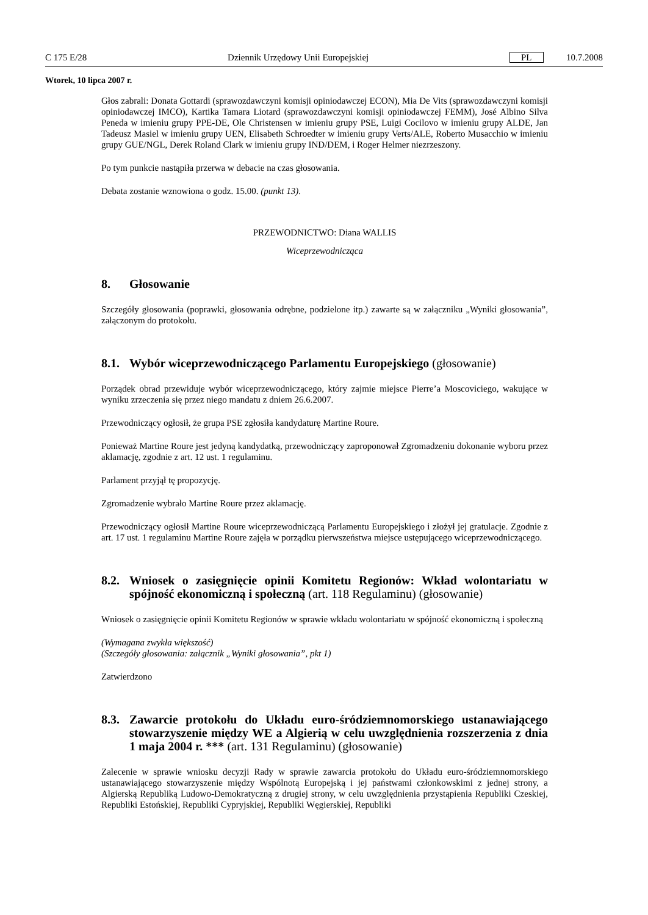C 175 E/28 Dziennik Urzędowy Unii Europejskiej PL 10.7.2008
Wtorek, 10 lipca 2007 r.
Głos zabrali: Donata Gottardi (sprawozdawczyni komisji opiniodawczej ECON), Mia De Vits (sprawozdawczyni komisji opiniodawczej IMCO), Kartika Tamara Liotard (sprawozdawczyni komisji opiniodawczej FEMM), José Albino Silva Peneda w imieniu grupy PPE-DE, Ole Christensen w imieniu grupy PSE, Luigi Cocilovo w imieniu grupy ALDE, Jan Tadeusz Masiel w imieniu grupy UEN, Elisabeth Schroedter w imieniu grupy Verts/ALE, Roberto Musacchio w imieniu grupy GUE/NGL, Derek Roland Clark w imieniu grupy IND/DEM, i Roger Helmer niezrzeszony.
Po tym punkcie nastąpiła przerwa w debacie na czas głosowania.
Debata zostanie wznowiona o godz. 15.00. (punkt 13).
PRZEWODNICTWO: Diana WALLIS
Wiceprzewodnicząca
8. Głosowanie
Szczegóły głosowania (poprawki, głosowania odrębne, podzielone itp.) zawarte są w załączniku „Wyniki głosowania”, załączonym do protokołu.
8.1. Wybór wiceprzewodniczącego Parlamentu Europejskiego (głosowanie)
Porządek obrad przewiduje wybór wiceprzewodniczącego, który zajmie miejsce Pierre’a Moscoviciego, wakujące w wyniku zrzeczenia się przez niego mandatu z dniem 26.6.2007.
Przewodniczący ogłosił, że grupa PSE zgłosiła kandydaturę Martine Roure.
Ponieważ Martine Roure jest jedyną kandydatką, przewodniczący zaproponował Zgromadzeniu dokonanie wyboru przez aklamację, zgodnie z art. 12 ust. 1 regulaminu.
Parlament przyjął tę propozycję.
Zgromadzenie wybrało Martine Roure przez aklamację.
Przewodniczący ogłosił Martine Roure wiceprzewodniczącą Parlamentu Europejskiego i złożył jej gratulacje. Zgodnie z art. 17 ust. 1 regulaminu Martine Roure zajęła w porządku pierwszeństwa miejsce ustępującego wiceprzewodniczącego.
8.2. Wniosek o zasięgnięcie opinii Komitetu Regionów: Wkład wolontariatu w spójność ekonomiczną i społeczną (art. 118 Regulaminu) (głosowanie)
Wniosek o zasięgnięcie opinii Komitetu Regionów w sprawie wkładu wolontariatu w spójność ekonomiczną i społeczną
(Wymagana zwykła większość)
(Szczegóły głosowania: załącznik „Wyniki głosowania”, pkt 1)
Zatwierdzono
8.3. Zawarcie protokołu do Układu euro-śródziemnomorskiego ustanawiającego stowarzyszenie między WE a Algierią w celu uwzględnienia rozszerzenia z dnia 1 maja 2004 r. *** (art. 131 Regulaminu) (głosowanie)
Zalecenie w sprawie wniosku decyzji Rady w sprawie zawarcia protokołu do Układu euro-śródziemnomorskiego ustanawiającego stowarzyszenie między Wspólnotą Europejską i jej państwami członkowskimi z jednej strony, a Algierską Republiką Ludowo-Demokratyczną z drugiej strony, w celu uwzględnienia przystąpienia Republiki Czeskiej, Republiki Estońskiej, Republiki Cypryjskiej, Republiki Węgierskiej, Republiki